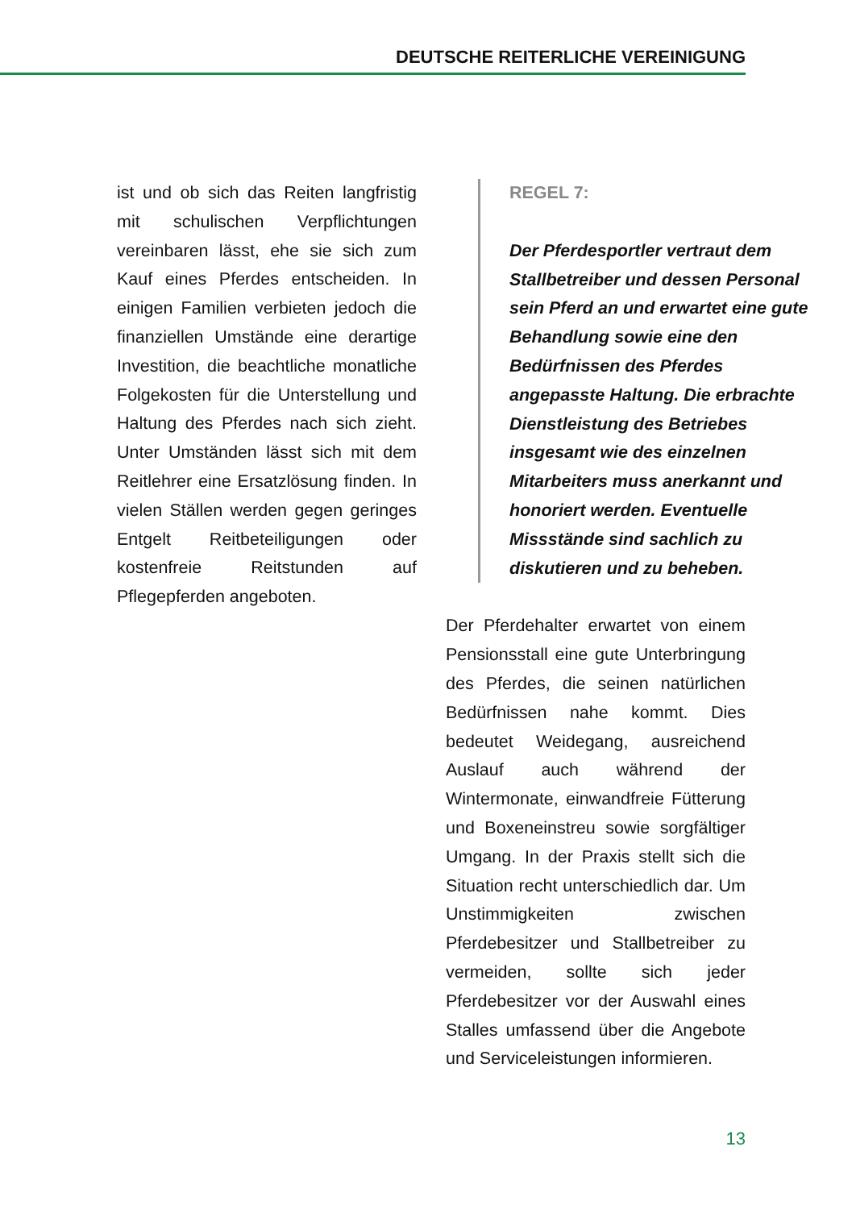DEUTSCHE REITERLICHE VEREINIGUNG
ist und ob sich das Reiten langfristig mit schulischen Verpflichtungen vereinbaren lässt, ehe sie sich zum Kauf eines Pferdes entscheiden. In einigen Familien verbieten jedoch die finanziellen Umstände eine derartige Investition, die beachtliche monatliche Folgekosten für die Unterstellung und Haltung des Pferdes nach sich zieht. Unter Umständen lässt sich mit dem Reitlehrer eine Ersatzlösung finden. In vielen Ställen werden gegen geringes Entgelt Reitbeteiligungen oder kostenfreie Reitstunden auf Pflegepferden angeboten.
REGEL 7:
Der Pferdesportler vertraut dem Stallbetreiber und dessen Personal sein Pferd an und erwartet eine gute Behandlung sowie eine den Bedürfnissen des Pferdes angepasste Haltung. Die erbrachte Dienstleistung des Betriebes insgesamt wie des einzelnen Mitarbeiters muss anerkannt und honoriert werden. Eventuelle Missstände sind sachlich zu diskutieren und zu beheben.
Der Pferdehalter erwartet von einem Pensionsstall eine gute Unterbringung des Pferdes, die seinen natürlichen Bedürfnissen nahe kommt. Dies bedeutet Weidegang, ausreichend Auslauf auch während der Wintermonate, einwandfreie Fütterung und Boxeneinstreu sowie sorgfältiger Umgang. In der Praxis stellt sich die Situation recht unterschiedlich dar. Um Unstimmigkeiten zwischen Pferdebesitzer und Stallbetreiber zu vermeiden, sollte sich jeder Pferdebesitzer vor der Auswahl eines Stalles umfassend über die Angebote und Serviceleistungen informieren.
13